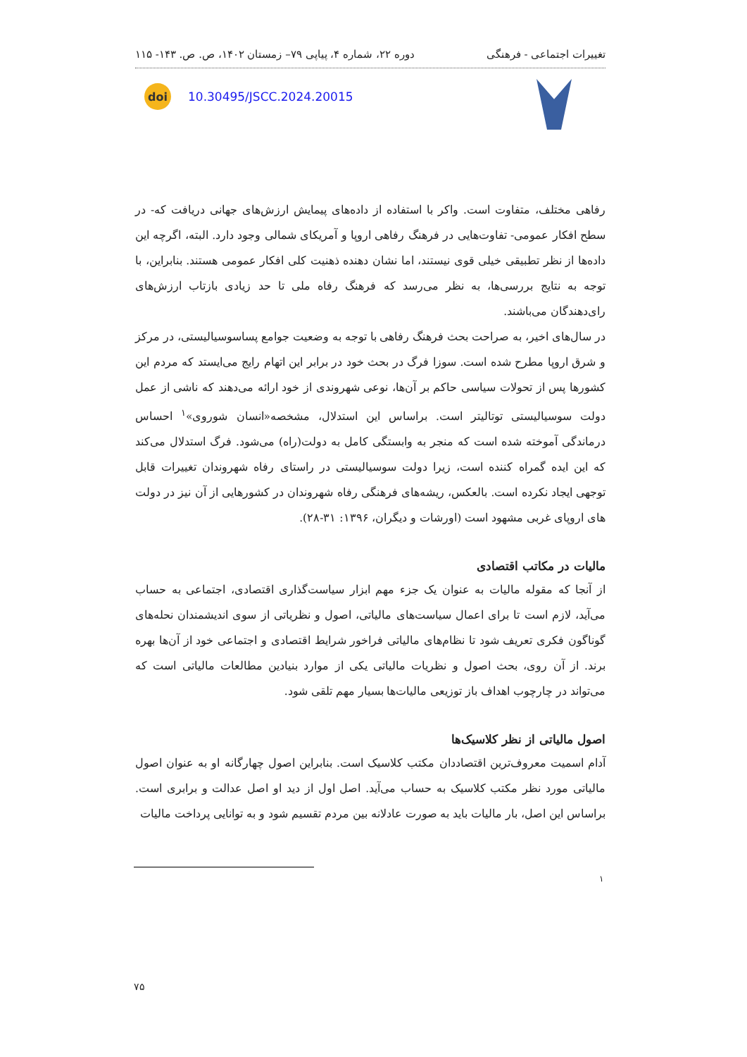تغییرات اجتماعی - فرهنگی دوره ۲۲، شماره ۴، پیاپی ۷۹– زمستان ۱۴۰۲، ص. ص. ۱۴۳- ۱۱۵
doi
10.30495/JSCC.2024.20015
رفاهی مختلف، متفاوت است. واکر با استفاده از داده‌های پیمایش ارزش‌های جهانی دریافت که- در سطح افکار عمومی- تفاوت‌هایی در فرهنگ رفاهی اروپا و آمریکای شمالی وجود دارد. البته، اگرچه این داده‌ها از نظر تطبیقی خیلی قوی نیستند، اما نشان دهنده ذهنیت کلی افکار عمومی هستند. بنابراین، با توجه به نتایج بررسی‌ها، به نظر می‌رسد که فرهنگ رفاه ملی تا حد زیادی بازتاب ارزش‌های رای‌دهندگان می‌باشند.
در سال‌های اخیر، به صراحت بحث فرهنگ رفاهی با توجه به وضعیت جوامع پساسوسیالیستی، در مرکز و شرق اروپا مطرح شده است. سوزا فرگ در بحث خود در برابر این اتهام رایج می‌ایستد که مردم این کشورها پس از تحولات سیاسی حاکم بر آن‌ها، نوعی شهروندی از خود ارائه می‌دهند که ناشی از عمل دولت سوسیالیستی توتالیتر است. براساس این استدلال، مشخصه«انسان شوروی»<sup>۱</sup> احساس درماندگی آموخته شده است که منجر به وابستگی کامل به دولت(راه) می‌شود. فرگ استدلال می‌کند که این ایده گمراه کننده است، زیرا دولت سوسیالیستی در راستای رفاه شهروندان تغییرات قابل توجهی ایجاد نکرده است. بالعکس، ریشه‌های فرهنگی رفاه شهروندان در کشورهایی از آن نیز در دولت های اروپای غربی مشهود است (اورشات و دیگران، ۱۳۹۶: ۳۱-۲۸).
مالیات در مکاتب اقتصادی
از آنجا که مقوله مالیات به عنوان یک جزء مهم ابزار سیاست‌گذاری اقتصادی، اجتماعی به حساب می‌آید، لازم است تا برای اعمال سیاست‌های مالیاتی، اصول و نظریاتی از سوی اندیشمندان نحله‌های گوناگون فکری تعریف شود تا نظام‌های مالیاتی فراخور شرایط اقتصادی و اجتماعی خود از آن‌ها بهره برند. از آن روی، بحث اصول و نظریات مالیاتی یکی از موارد بنیادین مطالعات مالیاتی است که می‌تواند در چارچوب اهداف باز توزیعی مالیات‌ها بسیار مهم تلقی شود.
اصول مالیاتی از نظر کلاسیک‌ها
آدام اسمیت معروف‌ترین اقتصاددان مکتب کلاسیک است. بنابراین اصول چهارگانه او به عنوان اصول مالیاتی مورد نظر مکتب کلاسیک به حساب می‌آید. اصل اول از دید او اصل عدالت و برابری است. براساس این اصل، بار مالیات باید به صورت عادلانه بین مردم تقسیم شود و به توانایی پرداخت مالیات
۱
۷۵